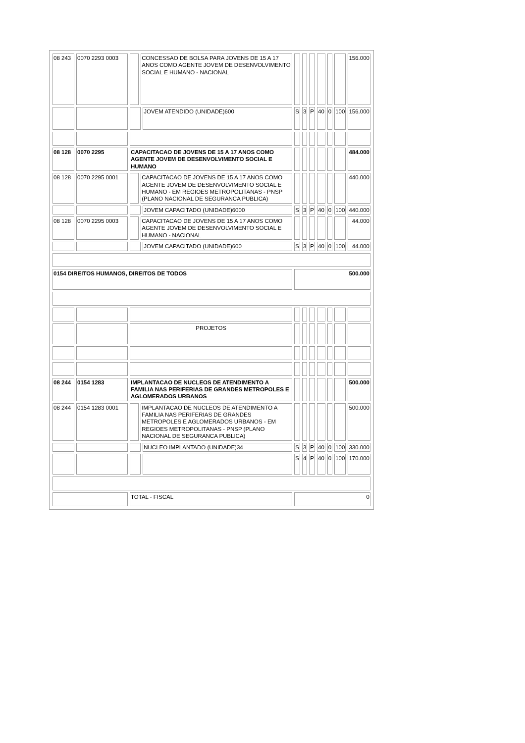| 08 243 | 0070 2293 0003 | | CONCESSAO DE BOLSA PARA JOVENS DE 15 A 17 ANOS COMO AGENTE JOVEM DE DESENVOLVIMENTO SOCIAL E HUMANO - NACIONAL | | | | | | | | 156.000 |
| | | | | JOVEM ATENDIDO (UNIDADE)600 | S | 3 | P | 40 | 0 | 100 | 156.000 |
| 08 128 | 0070 2295 | CAPACITACAO DE JOVENS DE 15 A 17 ANOS COMO AGENTE JOVEM DE DESENVOLVIMENTO SOCIAL E HUMANO | | | | | | | | | 484.000 |
| 08 128 | 0070 2295 0001 | | CAPACITACAO DE JOVENS DE 15 A 17 ANOS COMO AGENTE JOVEM DE DESENVOLVIMENTO SOCIAL E HUMANO - EM REGIOES METROPOLITANAS - PNSP (PLANO NACIONAL DE SEGURANCA PUBLICA) | | | | | | | | 440.000 |
| | | | | JOVEM CAPACITADO (UNIDADE)6000 | S | 3 | P | 40 | 0 | 100 | 440.000 |
| 08 128 | 0070 2295 0003 | | CAPACITACAO DE JOVENS DE 15 A 17 ANOS COMO AGENTE JOVEM DE DESENVOLVIMENTO SOCIAL E HUMANO - NACIONAL | | | | | | | | 44.000 |
| | | | | JOVEM CAPACITADO (UNIDADE)600 | S | 3 | P | 40 | 0 | 100 | 44.000 |
| 0154 DIREITOS HUMANOS, DIREITOS DE TODOS | | | | | 500.000 | | | | | | |
| | | PROJETOS | | | | | | | | | |
| 08 244 | 0154 1283 | IMPLANTACAO DE NUCLEOS DE ATENDIMENTO A FAMILIA NAS PERIFERIAS DE GRANDES METROPOLES E AGLOMERADOS URBANOS | | | | | | | | | 500.000 |
| 08 244 | 0154 1283 0001 | | IMPLANTACAO DE NUCLEOS DE ATENDIMENTO A FAMILIA NAS PERIFERIAS DE GRANDES METROPOLES E AGLOMERADOS URBANOS - EM REGIOES METROPOLITANAS - PNSP (PLANO NACIONAL DE SEGURANCA PUBLICA) | | | | | | | | 500.000 |
| | | | | NUCLEO IMPLANTADO (UNIDADE)34 | S | 3 | P | 40 | 0 | 100 | 330.000 |
| | | | | | S | 4 | P | 40 | 0 | 100 | 170.000 |
| | | TOTAL - FISCAL | | | 0 | | | | | | |